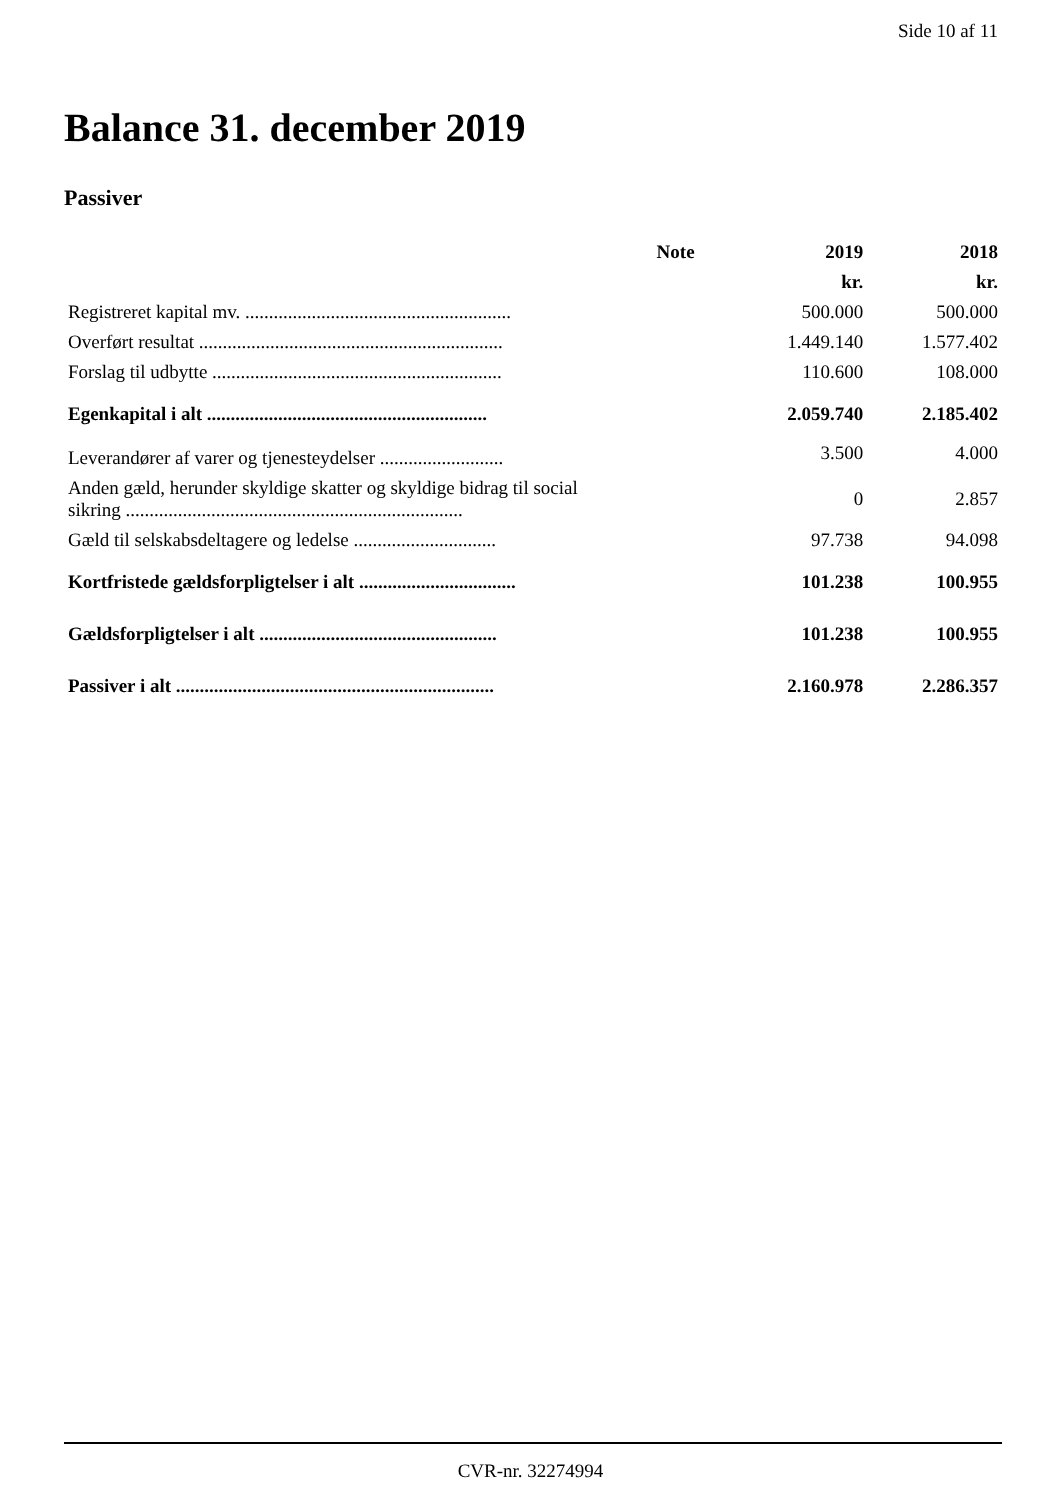Side 10 af 11
Balance 31. december 2019
Passiver
| | Note | 2019 | 2018 |
| --- | --- | --- | --- |
| | | kr. | kr. |
| Registreret kapital mv. ........................................................ | | 500.000 | 500.000 |
| Overført resultat ................................................................ | | 1.449.140 | 1.577.402 |
| Forslag til udbytte ............................................................. | | 110.600 | 108.000 |
| Egenkapital i alt ........................................................... | | 2.059.740 | 2.185.402 |
| Leverandører af varer og tjenesteydelser .......................... | | 3.500 | 4.000 |
| Anden gæld, herunder skyldige skatter og skyldige bidrag til social sikring ....................................................................... | | 0 | 2.857 |
| Gæld til selskabsdeltagere og ledelse .............................. | | 97.738 | 94.098 |
| Kortfristede gældsforpligtelser i alt ................................. | | 101.238 | 100.955 |
| Gældsforpligtelser i alt .................................................. | | 101.238 | 100.955 |
| Passiver i alt ................................................................... | | 2.160.978 | 2.286.357 |
CVR-nr. 32274994